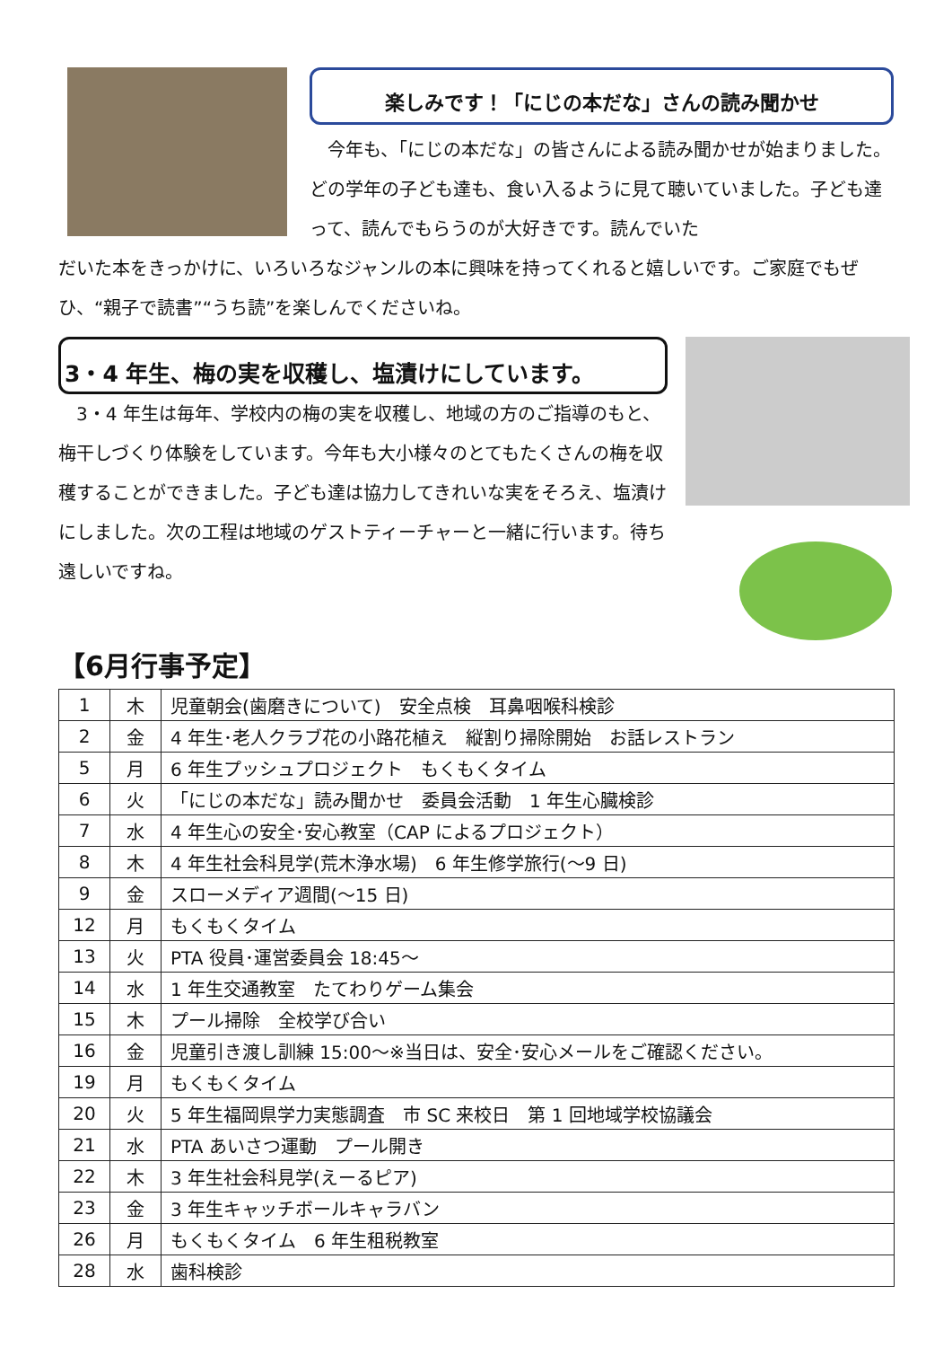楽しみです！「にじの本だな」さんの読み聞かせ
　今年も、「にじの本だな」の皆さんによる読み聞かせが始まりました。どの学年の子ども達も、食い入るように見て聴いていました。子ども達って、読んでもらうのが大好きです。読んでいた
だいた本をきっかけに、いろいろなジャンルの本に興味を持ってくれると嬉しいです。ご家庭でもぜひ、“親子で読書”“うち読”を楽しんでくださいね。
3・4 年生、梅の実を収穫し、塩漬けにしています。
　3・4 年生は毎年、学校内の梅の実を収穫し、地域の方のご指導のもと、梅干しづくり体験をしています。今年も大小様々のとてもたくさんの梅を収穫することができました。子ども達は協力してきれいな実をそろえ、塩漬けにしました。次の工程は地域のゲストティーチャーと一緒に行います。待ち遠しいですね。
【6月行事予定】
| 1 | 木 | 児童朝会(歯磨きについて) 安全点検 耳鼻咽喉科検診 |
| 2 | 金 | 4 年生･老人クラブ花の小路花植え 縦割り掃除開始 お話レストラン |
| 5 | 月 | 6 年生プッシュプロジェクト もくもくタイム |
| 6 | 火 | 「にじの本だな」読み聞かせ 委員会活動 1 年生心臓検診 |
| 7 | 水 | 4 年生心の安全･安心教室（CAP によるプロジェクト） |
| 8 | 木 | 4 年生社会科見学(荒木浄水場) 6 年生修学旅行(～9 日) |
| 9 | 金 | スローメディア週間(～15 日) |
| 12 | 月 | もくもくタイム |
| 13 | 火 | PTA 役員･運営委員会 18:45～ |
| 14 | 水 | 1 年生交通教室 たてわりゲーム集会 |
| 15 | 木 | プール掃除 全校学び合い |
| 16 | 金 | 児童引き渡し訓練 15:00～※当日は、安全･安心メールをご確認ください。 |
| 19 | 月 | もくもくタイム |
| 20 | 火 | 5 年生福岡県学力実態調査 市 SC 来校日 第 1 回地域学校協議会 |
| 21 | 水 | PTA あいさつ運動 プール開き |
| 22 | 木 | 3 年生社会科見学(えーるピア) |
| 23 | 金 | 3 年生キャッチボールキャラバン |
| 26 | 月 | もくもくタイム 6 年生租税教室 |
| 28 | 水 | 歯科検診 |